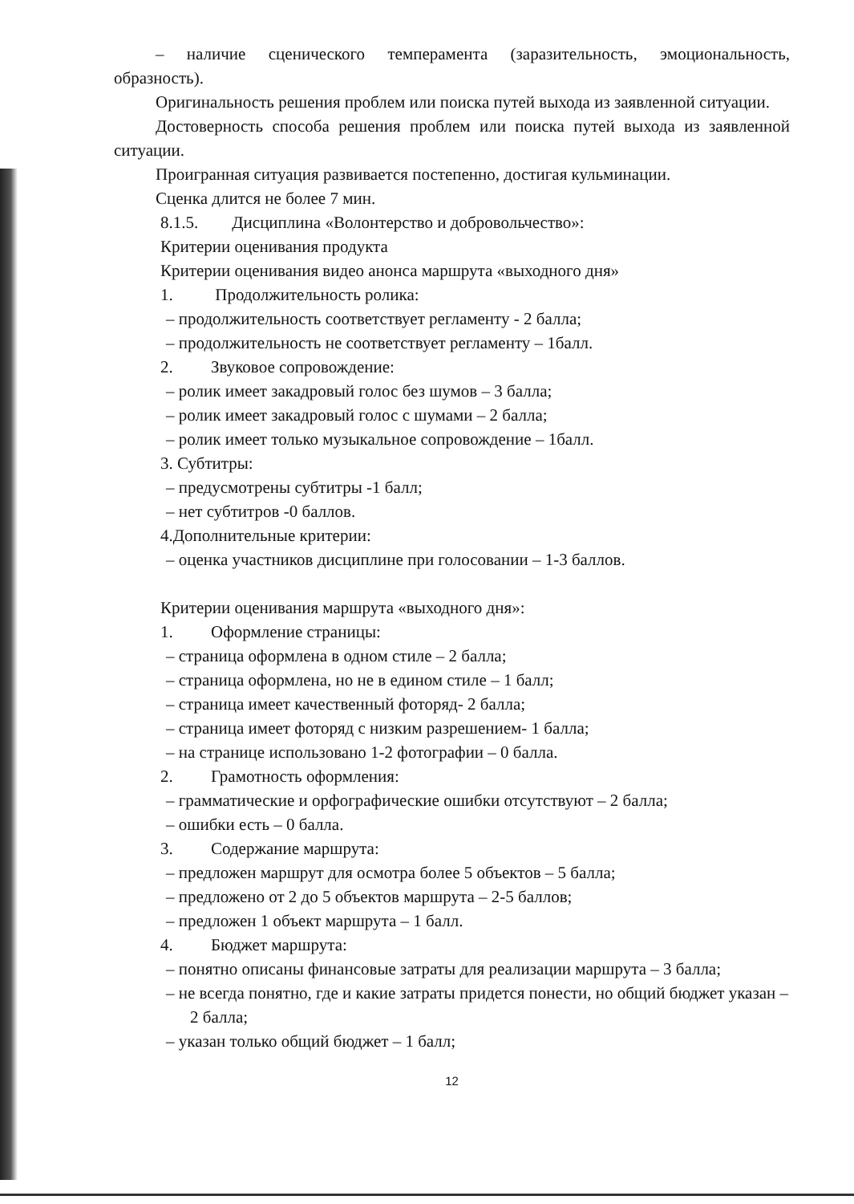– наличие сценического темперамента (заразительность, эмоциональность, образность).
Оригинальность решения проблем или поиска путей выхода из заявленной ситуации.
Достоверность способа решения проблем или поиска путей выхода из заявленной ситуации.
Проигранная ситуация развивается постепенно, достигая кульминации.
Сценка длится не более 7 мин.
8.1.5. Дисциплина «Волонтерство и добровольчество»:
Критерии оценивания продукта
Критерии оценивания видео анонса маршрута «выходного дня»
1. Продолжительность ролика:
– продолжительность соответствует регламенту - 2 балла;
– продолжительность не соответствует регламенту – 1балл.
2. Звуковое сопровождение:
– ролик имеет закадровый голос без шумов – 3 балла;
– ролик имеет закадровый голос с шумами – 2 балла;
– ролик имеет только музыкальное сопровождение – 1балл.
3. Субтитры:
– предусмотрены субтитры -1 балл;
– нет субтитров -0 баллов.
4.Дополнительные критерии:
– оценка участников дисциплине при голосовании – 1-3 баллов.
Критерии оценивания маршрута «выходного дня»:
1. Оформление страницы:
– страница оформлена в одном стиле – 2 балла;
– страница оформлена, но не в едином стиле – 1 балл;
– страница имеет качественный фоторяд- 2 балла;
– страница имеет фоторяд с низким разрешением- 1 балла;
– на странице использовано 1-2 фотографии – 0 балла.
2. Грамотность оформления:
– грамматические и орфографические ошибки отсутствуют – 2 балла;
– ошибки есть – 0 балла.
3. Содержание маршрута:
– предложен маршрут для осмотра более 5 объектов – 5 балла;
– предложено от 2 до 5 объектов маршрута – 2-5 баллов;
– предложен 1 объект маршрута – 1 балл.
4. Бюджет маршрута:
– понятно описаны финансовые затраты для реализации маршрута – 3 балла;
– не всегда понятно, где и какие затраты придется понести, но общий бюджет указан – 2 балла;
– указан только общий бюджет – 1 балл;
12